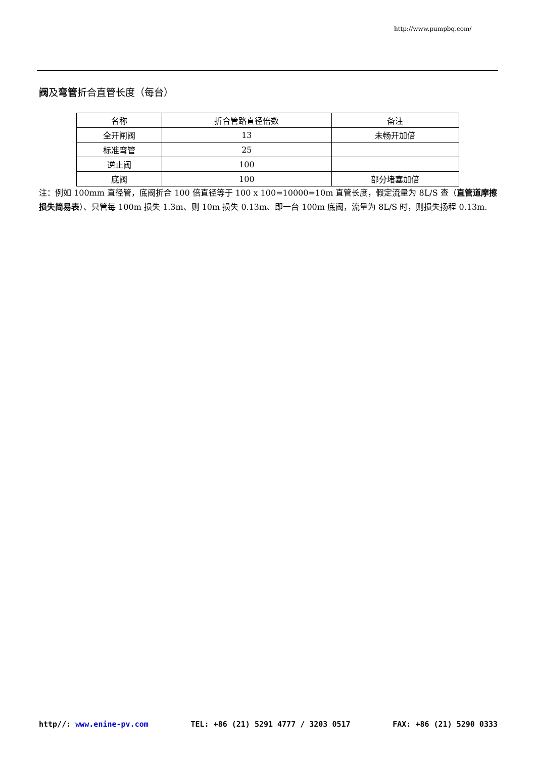http://www.pumpbq.com/
阀及弯管折合直管长度（每台）
| 名称 | 折合管路直径倍数 | 备注 |
| 全开闸阀 | 13 | 未畅开加倍 |
| 标准弯管 | 25 | |
| 逆止阀 | 100 | |
| 底阀 | 100 | 部分堵塞加倍 |
注：例如 100mm 直径管，底阀折合 100 倍直径等于 100 x 100=10000=10m 直管长度，假定流量为 8L/S 查（直管道摩擦损失简易表）、只管每 100m 损失 1.3m、则 10m 损失 0.13m、即一台 100m 底阀，流量为 8L/S 时，则损失扬程 0.13m.
http//: www.enine-pv.com TEL: +86 (21) 5291 4777 / 3203 0517 FAX: +86 (21) 5290 0333